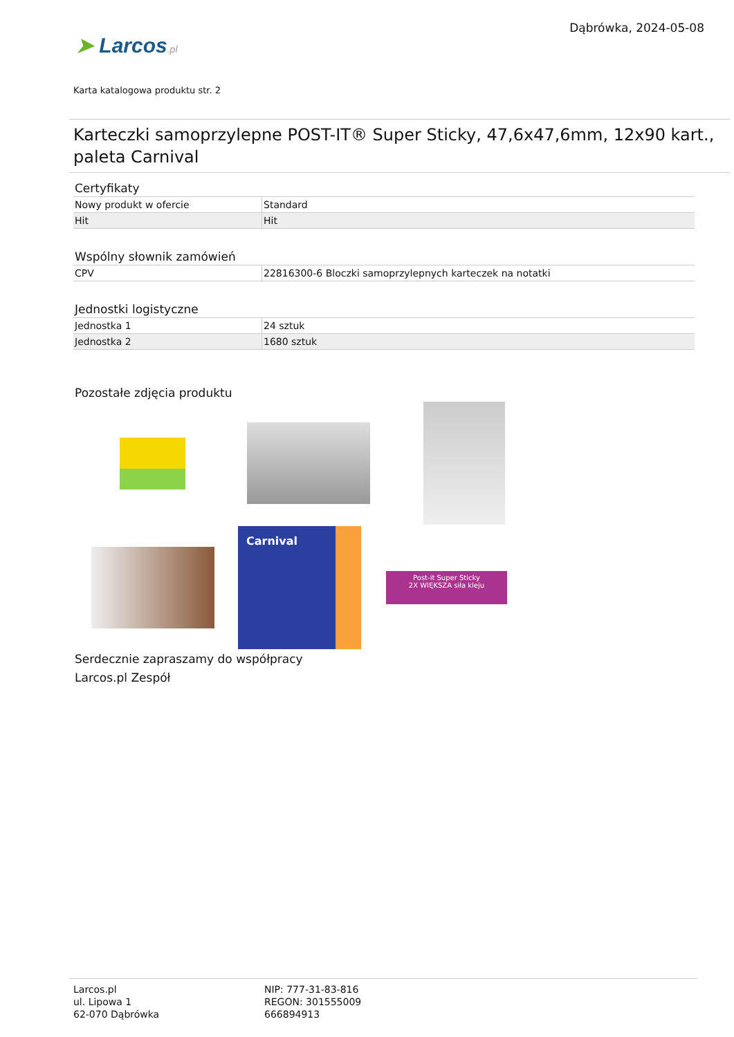➤ Larcos.pl
Dąbrówka, 2024-05-08
Karta katalogowa produktu str. 2
Karteczki samoprzylepne POST-IT® Super Sticky, 47,6x47,6mm, 12x90 kart., paleta Carnival
Certyfikaty
| Nowy produkt w ofercie | Standard |
| Hit | Hit |
Wspólny słownik zamówień
| CPV | 22816300-6 Bloczki samoprzylepnych karteczek na notatki |
Jednostki logistyczne
| Jednostka 1 | 24 sztuk |
| Jednostka 2 | 1680 sztuk |
Pozostałe zdjęcia produktu
Carnival
Post-it Super Sticky
2X WIĘKSZA siła kleju
Serdecznie zapraszamy do współpracy
Larcos.pl Zespół
Larcos.pl
ul. Lipowa 1
62-070 Dąbrówka
NIP: 777-31-83-816
REGON: 301555009
666894913